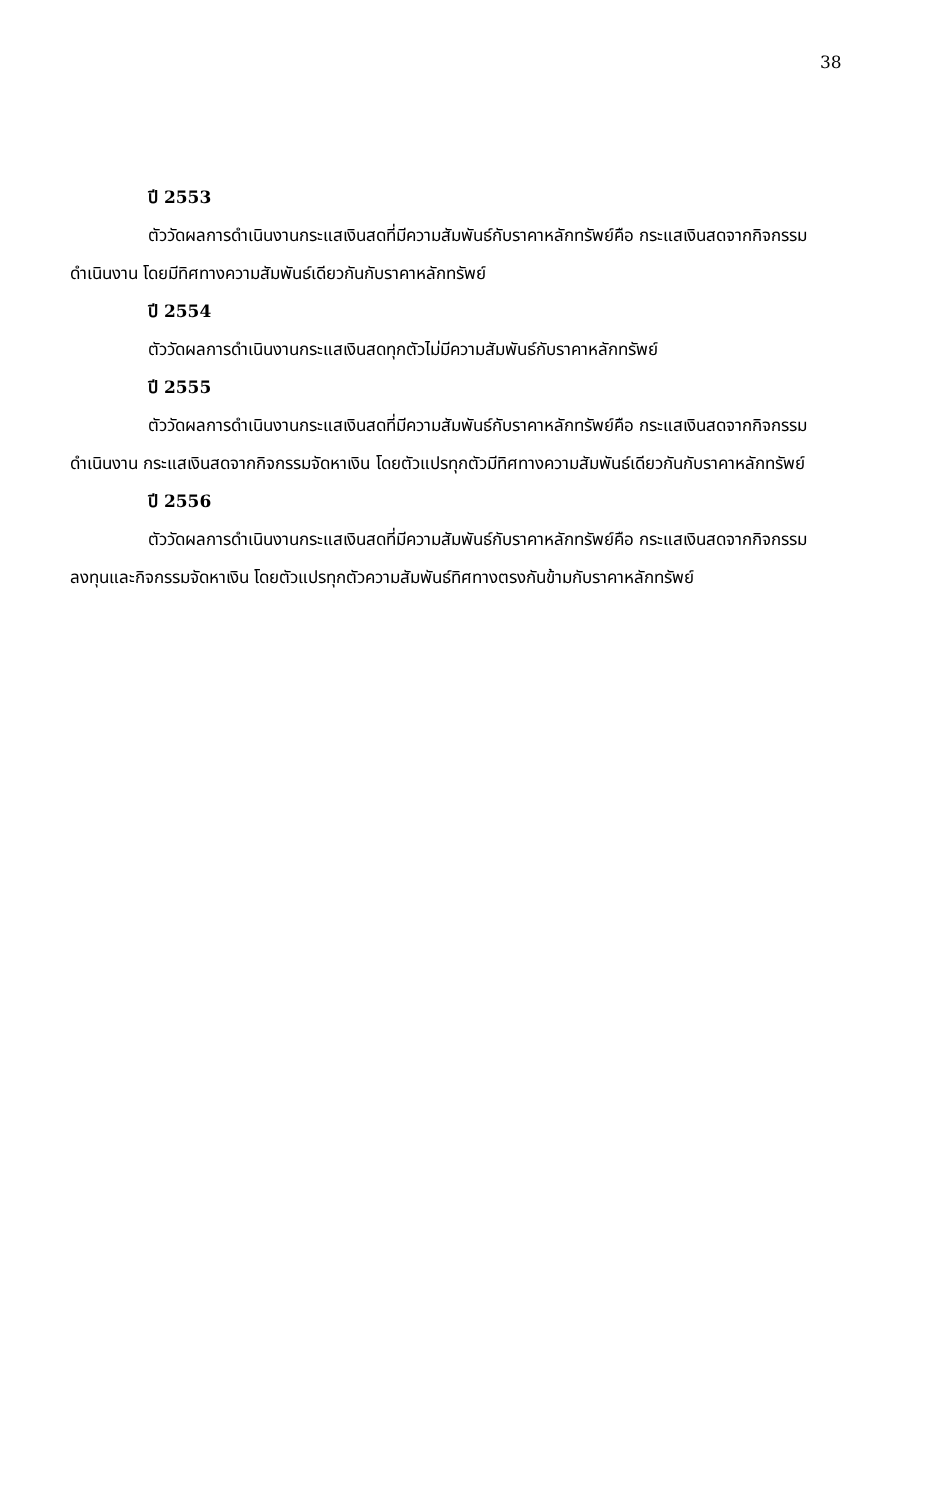38
ปี 2553
ตัววัดผลการดำเนินงานกระแสเงินสดที่มีความสัมพันธ์กับราคาหลักทรัพย์คือ กระแสเงินสดจากกิจกรรมดำเนินงาน โดยมีทิศทางความสัมพันธ์เดียวกันกับราคาหลักทรัพย์
ปี 2554
ตัววัดผลการดำเนินงานกระแสเงินสดทุกตัวไม่มีความสัมพันธ์กับราคาหลักทรัพย์
ปี 2555
ตัววัดผลการดำเนินงานกระแสเงินสดที่มีความสัมพันธ์กับราคาหลักทรัพย์คือ กระแสเงินสดจากกิจกรรมดำเนินงาน กระแสเงินสดจากกิจกรรมจัดหาเงิน โดยตัวแปรทุกตัวมีทิศทางความสัมพันธ์เดียวกันกับราคาหลักทรัพย์
ปี 2556
ตัววัดผลการดำเนินงานกระแสเงินสดที่มีความสัมพันธ์กับราคาหลักทรัพย์คือ กระแสเงินสดจากกิจกรรมลงทุนและกิจกรรมจัดหาเงิน โดยตัวแปรทุกตัวความสัมพันธ์ทิศทางตรงกันข้ามกับราคาหลักทรัพย์